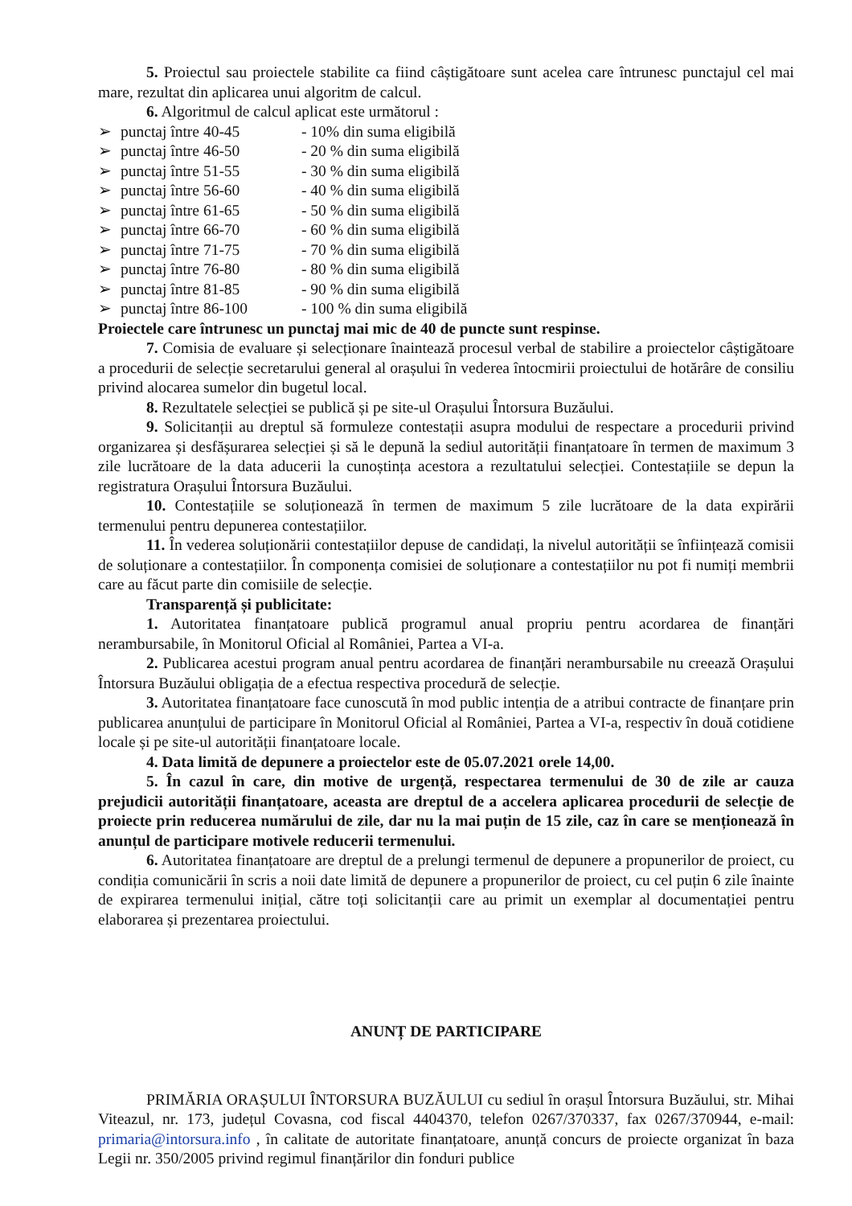5. Proiectul sau proiectele stabilite ca fiind câștigătoare sunt acelea care întrunesc punctajul cel mai mare, rezultat din aplicarea unui algoritm de calcul.
6. Algoritmul de calcul aplicat este următorul :
➢ punctaj între 40-45 - 10% din suma eligibilă
➢ punctaj între 46-50 - 20 % din suma eligibilă
➢ punctaj între 51-55 - 30 % din suma eligibilă
➢ punctaj între 56-60 - 40 % din suma eligibilă
➢ punctaj între 61-65 - 50 % din suma eligibilă
➢ punctaj între 66-70 - 60 % din suma eligibilă
➢ punctaj între 71-75 - 70 % din suma eligibilă
➢ punctaj între 76-80 - 80 % din suma eligibilă
➢ punctaj între 81-85 - 90 % din suma eligibilă
➢ punctaj între 86-100 - 100 % din suma eligibilă
Proiectele care întrunesc un punctaj mai mic de 40 de puncte sunt respinse.
7. Comisia de evaluare și selecționare înaintează procesul verbal de stabilire a proiectelor câștigătoare a procedurii de selecție secretarului general al orașului în vederea întocmirii proiectului de hotărâre de consiliu privind alocarea sumelor din bugetul local.
8. Rezultatele selecției se publică și pe site-ul Orașului Întorsura Buzăului.
9. Solicitanții au dreptul să formuleze contestații asupra modului de respectare a procedurii privind organizarea și desfășurarea selecției și să le depună la sediul autorității finanțatoare în termen de maximum 3 zile lucrătoare de la data aducerii la cunoștința acestora a rezultatului selecției. Contestațiile se depun la registratura Orașului Întorsura Buzăului.
10. Contestațiile se soluționează în termen de maximum 5 zile lucrătoare de la data expirării termenului pentru depunerea contestațiilor.
11. În vederea soluționării contestațiilor depuse de candidați, la nivelul autorității se înființează comisii de soluționare a contestațiilor. În componența comisiei de soluționare a contestațiilor nu pot fi numiți membrii care au făcut parte din comisiile de selecție.
Transparență și publicitate:
1. Autoritatea finanțatoare publică programul anual propriu pentru acordarea de finanțări nerambursabile, în Monitorul Oficial al României, Partea a VI-a.
2. Publicarea acestui program anual pentru acordarea de finanțări nerambursabile nu creează Orașului Întorsura Buzăului obligația de a efectua respectiva procedură de selecție.
3. Autoritatea finanțatoare face cunoscută în mod public intenția de a atribui contracte de finanțare prin publicarea anunțului de participare în Monitorul Oficial al României, Partea a VI-a, respectiv în două cotidiene locale și pe site-ul autorității finanțatoare locale.
4. Data limită de depunere a proiectelor este de 05.07.2021 orele 14,00.
5. În cazul în care, din motive de urgență, respectarea termenului de 30 de zile ar cauza prejudicii autorității finanțatoare, aceasta are dreptul de a accelera aplicarea procedurii de selecție de proiecte prin reducerea numărului de zile, dar nu la mai puțin de 15 zile, caz în care se menționează în anunțul de participare motivele reducerii termenului.
6. Autoritatea finanțatoare are dreptul de a prelungi termenul de depunere a propunerilor de proiect, cu condiția comunicării în scris a noii date limită de depunere a propunerilor de proiect, cu cel puțin 6 zile înainte de expirarea termenului inițial, către toți solicitanții care au primit un exemplar al documentației pentru elaborarea și prezentarea proiectului.
ANUNȚ DE PARTICIPARE
PRIMĂRIA ORAȘULUI ÎNTORSURA BUZĂULUI cu sediul în orașul Întorsura Buzăului, str. Mihai Viteazul, nr. 173, județul Covasna, cod fiscal 4404370, telefon 0267/370337, fax 0267/370944, e-mail: primaria@intorsura.info , în calitate de autoritate finanțatoare, anunță concurs de proiecte organizat în baza Legii nr. 350/2005 privind regimul finanțărilor din fonduri publice